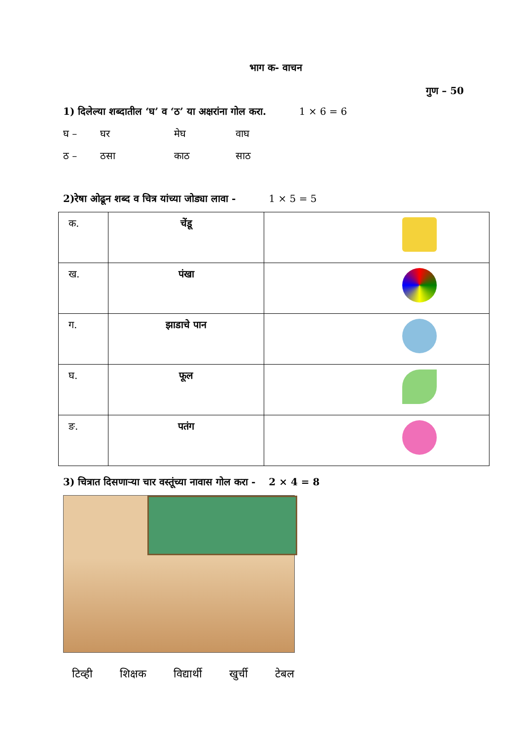भाग क- वाचन
गुण – 50
1) दिलेल्या शब्दातील ‘घ’ व ‘ठ’ या अक्षरांना गोल करा. 1 × 6 = 6
घ – घर मेघ वाघ
ठ – ठसा काठ साठ
2)रेषा ओढून शब्द व चित्र यांच्या जोड्या लावा - 1 × 5 = 5
| क. | चेंडू | |
| ख. | पंखा | |
| ग. | झाडाचे पान | |
| घ. | फूल | |
| ङ. | पतंग | |
3) चित्रात दिसणाऱ्या चार वस्तूंच्या नावास गोल करा - 2 × 4 = 8
टिव्ही शिक्षक विद्यार्थी खुर्ची टेबल